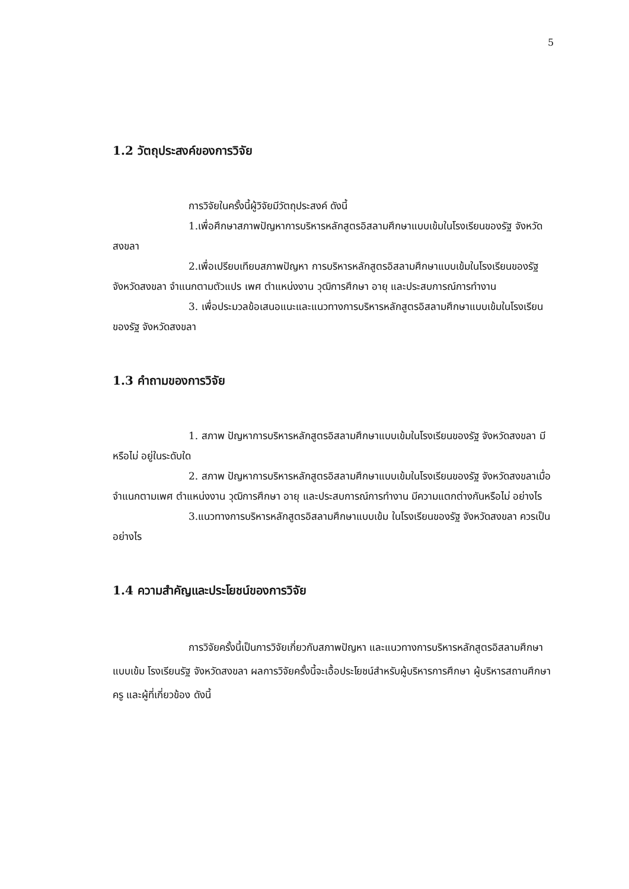5
1.2 วัตถุประสงค์ของการวิจัย
การวิจัยในครั้งนี้ผู้วิจัยมีวัตถุประสงค์ ดังนี้
1.เพื่อศึกษาสภาพปัญหาการบริหารหลักสูตรอิสลามศึกษาแบบเข้มในโรงเรียนของรัฐ จังหวัดสงขลา
2.เพื่อเปรียบเทียบสภาพปัญหา การบริหารหลักสูตรอิสลามศึกษาแบบเข้มในโรงเรียนของรัฐ จังหวัดสงขลา จำแนกตามตัวแปร เพศ ตำแหน่งงาน วุฒิการศึกษา อายุ และประสบการณ์การทำงาน
3. เพื่อประมวลข้อเสนอแนะและแนวทางการบริหารหลักสูตรอิสลามศึกษาแบบเข้มในโรงเรียนของรัฐ จังหวัดสงขลา
1.3 คำถามของการวิจัย
1. สภาพ ปัญหาการบริหารหลักสูตรอิสลามศึกษาแบบเข้มในโรงเรียนของรัฐ จังหวัดสงขลา มีหรือไม่ อยู่ในระดับใด
2. สภาพ ปัญหาการบริหารหลักสูตรอิสลามศึกษาแบบเข้มในโรงเรียนของรัฐ จังหวัดสงขลาเมื่อจำแนกตามเพศ ตำแหน่งงาน วุฒิการศึกษา อายุ และประสบการณ์การทำงาน มีความแตกต่างกันหรือไม่ อย่างไร
3.แนวทางการบริหารหลักสูตรอิสลามศึกษาแบบเข้ม ในโรงเรียนของรัฐ จังหวัดสงขลา ควรเป็นอย่างไร
1.4 ความสำคัญและประโยชน์ของการวิจัย
การวิจัยครั้งนี้เป็นการวิจัยเกี่ยวกับสภาพปัญหา และแนวทางการบริหารหลักสูตรอิสลามศึกษาแบบเข้ม โรงเรียนรัฐ จังหวัดสงขลา ผลการวิจัยครั้งนี้จะเอื้อประโยชน์สำหรับผู้บริหารการศึกษา ผู้บริหารสถานศึกษา ครู และผู้ที่เกี่ยวข้อง ดังนี้